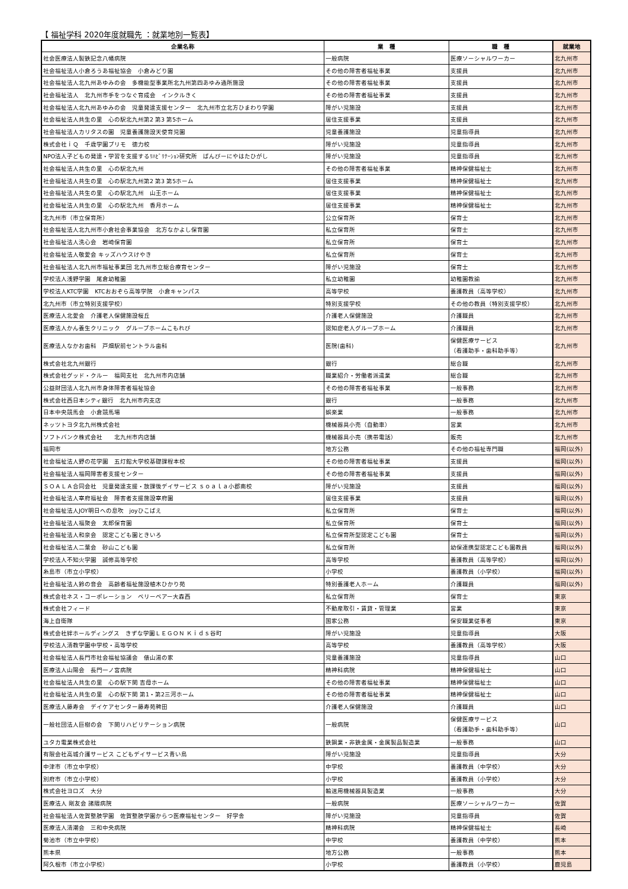【 福祉学科 2020年度就職先 ：就業地別一覧表】
| 企業名称 | 業 種 | 職 種 | 就業地 |
| --- | --- | --- | --- |
| 社会医療法人製鉄記念八幡病院 | 一般病院 | 医療ソーシャルワーカー | 北九州市 |
| 社会福祉法人小倉ろうあ福祉協会 小倉みどり園 | その他の障害者福祉事業 | 支援員 | 北九州市 |
| 社会福祉法人北九州あゆみの会 多機能型事業所北九州第四あゆみ通所施設 | その他の障害者福祉事業 | 支援員 | 北九州市 |
| 社会福祉法人 北九州市手をつなぐ育成会 インクルきく | その他の障害者福祉事業 | 支援員 | 北九州市 |
| 社会福祉法人北九州あゆみの会 児童発達支援センター 北九州市立北方ひまわり学園 | 障がい児施設 | 支援員 | 北九州市 |
| 社会福祉法人共生の里 心の駅北九州第2 第3 第5ホーム | 居住支援事業 | 支援員 | 北九州市 |
| 社会福祉法人カリタスの園 児童養護施設天使育児園 | 児童養護施設 | 児童指導員 | 北九州市 |
| 株式会社ｉＱ 千歳学園プリモ 徳力校 | 障がい児施設 | 児童指導員 | 北九州市 |
| NPO法人子どもの発達・学習を支援するﾘﾊﾋﾞﾘﾃｰｼｮﾝ研究所 ばんびーにやはたひがし | 障がい児施設 | 児童指導員 | 北九州市 |
| 社会福祉法人共生の里 心の駅北九州 | その他の障害者福祉事業 | 精神保健福祉士 | 北九州市 |
| 社会福祉法人共生の里 心の駅北九州第2 第3 第5ホーム | 居住支援事業 | 精神保健福祉士 | 北九州市 |
| 社会福祉法人共生の里 心の駅北九州 山王ホーム | 居住支援事業 | 精神保健福祉士 | 北九州市 |
| 社会福祉法人共生の里 心の駅北九州 香月ホーム | 居住支援事業 | 精神保健福祉士 | 北九州市 |
| 北九州市（市立保育所） | 公立保育所 | 保育士 | 北九州市 |
| 社会福祉法人北九州市小倉社会事業協会 北方なかよし保育園 | 私立保育所 | 保育士 | 北九州市 |
| 社会福祉法人洗心会 岩崎保育園 | 私立保育所 | 保育士 | 北九州市 |
| 社会福祉法人敬愛会 キッズハウスけやき | 私立保育所 | 保育士 | 北九州市 |
| 社会福祉法人北九州市福祉事業団 北九州市立総合療育センター | 障がい児施設 | 保育士 | 北九州市 |
| 学校法人浅野学園 尾倉幼稚園 | 私立幼稚園 | 幼稚園教諭 | 北九州市 |
| 学校法人KTC学園 KTCおおぞら高等学院 小倉キャンパス | 高等学校 | 養護教員（高等学校） | 北九州市 |
| 北九州市（市立特別支援学校） | 特別支援学校 | その他の教員（特別支援学校） | 北九州市 |
| 医療法人北愛会 介護老人保健施設桜丘 | 介護老人保健施設 | 介護職員 | 北九州市 |
| 医療法人かん養生クリニック グループホームこもれび | 認知症老人グループホーム | 介護職員 | 北九州市 |
| 医療法人なかお歯科 戸畑駅前セントラル歯科 | 医院(歯科) | 保健医療サービス （看護助手・歯科助手等） | 北九州市 |
| 株式会社北九州銀行 | 銀行 | 総合職 | 北九州市 |
| 株式会社グッド・クルー 福岡支社 北九州市内店舗 | 職業紹介・労働者派遣業 | 総合職 | 北九州市 |
| 公益財団法人北九州市身体障害者福祉協会 | その他の障害者福祉事業 | 一般事務 | 北九州市 |
| 株式会社西日本シティ銀行 北九州市内支店 | 銀行 | 一般事務 | 北九州市 |
| 日本中央競馬会 小倉競馬場 | 娯楽業 | 一般事務 | 北九州市 |
| ネッツトヨタ北九州株式会社 | 機械器具小売（自動車） | 営業 | 北九州市 |
| ソフトバンク株式会社 北九州市内店舗 | 機械器具小売（携帯電話） | 販売 | 北九州市 |
| 福岡市 | 地方公務 | その他の福祉専門職 | 福岡(以外) |
| 社会福祉法人野の花学園 五灯館大学校基礎課程本校 | その他の障害者福祉事業 | 支援員 | 福岡(以外) |
| 社会福祉法人福岡障害者支援センター | その他の障害者福祉事業 | 支援員 | 福岡(以外) |
| ＳＯＡＬＡ合同会社 児童発達支援・放課後デイサービス ｓｏａｌａ小郡南校 | 障がい児施設 | 支援員 | 福岡(以外) |
| 社会福祉法人宰府福祉会 障害者支援施設宰府園 | 居住支援事業 | 支援員 | 福岡(以外) |
| 社会福祉法人JOY明日への息吹 joyひこばえ | 私立保育所 | 保育士 | 福岡(以外) |
| 社会福祉法人福聚会 太郎保育園 | 私立保育所 | 保育士 | 福岡(以外) |
| 社会福祉法人和泉会 認定こども園ときいろ | 私立保育所型認定こども園 | 保育士 | 福岡(以外) |
| 社会福祉法人二葉会 砂山こども園 | 私立保育所 | 幼保連携型認定こども園教員 | 福岡(以外) |
| 学校法人不知火学園 誠修高等学校 | 高等学校 | 養護教員（高等学校） | 福岡(以外) |
| 糸島市（市立小学校） | 小学校 | 養護教員（小学校） | 福岡(以外) |
| 社会福祉法人鈴の音会 高齢者福祉施設植木ひかり苑 | 特別養護老人ホーム | 介護職員 | 福岡(以外) |
| 株式会社ネス・コーポレーション ベリーベアー大森西 | 私立保育所 | 保育士 | 東京 |
| 株式会社フィード | 不動産取引・賃貸・管理業 | 営業 | 東京 |
| 海上自衛隊 | 国家公務 | 保安職業従事者 | 東京 |
| 株式会社絆ホールディングス きずな学園ＬＥＧＯＮ Ｋｉｄｓ谷町 | 障がい児施設 | 児童指導員 | 大阪 |
| 学校法人清教学園中学校・高等学校 | 高等学校 | 養護教員（高等学校） | 大阪 |
| 社会福祉法人長門市社会福祉協議会 俵山湯の家 | 児童養護施設 | 児童指導員 | 山口 |
| 医療法人山陽会 長門一ノ宮病院 | 精神科病院 | 精神保健福祉士 | 山口 |
| 社会福祉法人共生の里 心の駅下関 吉母ホーム | その他の障害者福祉事業 | 精神保健福祉士 | 山口 |
| 社会福祉法人共生の里 心の駅下関 第1・第2三河ホーム | その他の障害者福祉事業 | 精神保健福祉士 | 山口 |
| 医療法人藤寿会 デイケアセンター藤寿苑稗田 | 介護老人保健施設 | 介護職員 | 山口 |
| 一般社団法人巨樹の会 下関リハビリテーション病院 | 一般病院 | 保健医療サービス （看護助手・歯科助手等） | 山口 |
| ユタカ電業株式会社 | 鉄鋼業・非鉄金属・金属製品製造業 | 一般事務 | 山口 |
| 有限会社高城介護サービス こどもデイサービス青い鳥 | 障がい児施設 | 児童指導員 | 大分 |
| 中津市（市立中学校） | 中学校 | 養護教員（中学校） | 大分 |
| 別府市（市立小学校） | 小学校 | 養護教員（小学校） | 大分 |
| 株式会社ヨロズ 大分 | 輸送用機械器具製造業 | 一般事務 | 大分 |
| 医療法人 剛友会 諸隈病院 | 一般病院 | 医療ソーシャルワーカー | 佐賀 |
| 社会福祉法人佐賀整肢学園 佐賀整肢学園からつ医療福祉センター 好学舎 | 障がい児施設 | 児童指導員 | 佐賀 |
| 医療法人清潮会 三和中央病院 | 精神科病院 | 精神保健福祉士 | 長崎 |
| 菊池市（市立中学校） | 中学校 | 養護教員（中学校） | 熊本 |
| 熊本県 | 地方公務 | 一般事務 | 熊本 |
| 阿久根市（市立小学校） | 小学校 | 養護教員（小学校） | 鹿児島 |